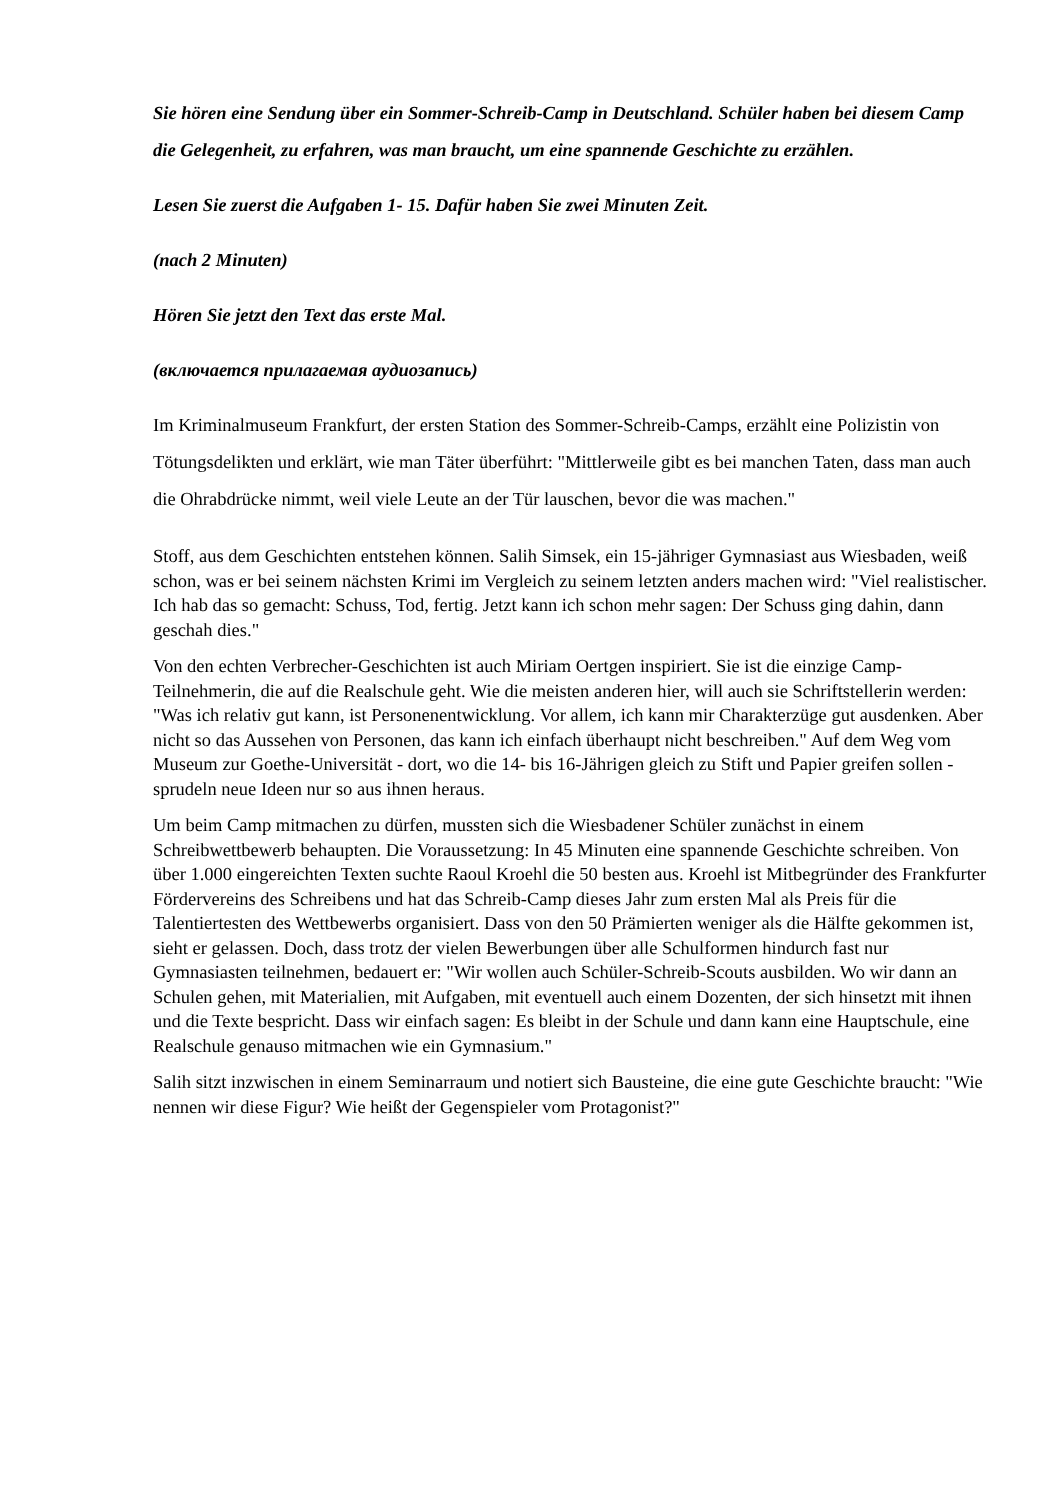Sie hören eine Sendung über ein Sommer-Schreib-Camp in Deutschland. Schüler haben bei diesem Camp die Gelegenheit, zu erfahren, was man braucht, um eine spannende Geschichte zu erzählen.
Lesen Sie zuerst die Aufgaben 1- 15. Dafür haben Sie zwei Minuten Zeit.
(nach 2 Minuten)
Hören Sie jetzt den Text das erste Mal.
(включается прилагаемая аудиозапись)
Im Kriminalmuseum Frankfurt, der ersten Station des Sommer-Schreib-Camps, erzählt eine Polizistin von Tötungsdelikten und erklärt, wie man Täter überführt: "Mittlerweile gibt es bei manchen Taten, dass man auch die Ohrabdrücke nimmt, weil viele Leute an der Tür lauschen, bevor die was machen."
Stoff, aus dem Geschichten entstehen können. Salih Simsek, ein 15-jähriger Gymnasiast aus Wiesbaden, weiß schon, was er bei seinem nächsten Krimi im Vergleich zu seinem letzten anders machen wird: "Viel realistischer. Ich hab das so gemacht: Schuss, Tod, fertig. Jetzt kann ich schon mehr sagen: Der Schuss ging dahin, dann geschah dies."
Von den echten Verbrecher-Geschichten ist auch Miriam Oertgen inspiriert. Sie ist die einzige Camp-Teilnehmerin, die auf die Realschule geht. Wie die meisten anderen hier, will auch sie Schriftstellerin werden: "Was ich relativ gut kann, ist Personenentwicklung. Vor allem, ich kann mir Charakterzüge gut ausdenken. Aber nicht so das Aussehen von Personen, das kann ich einfach überhaupt nicht beschreiben." Auf dem Weg vom Museum zur Goethe-Universität - dort, wo die 14- bis 16-Jährigen gleich zu Stift und Papier greifen sollen - sprudeln neue Ideen nur so aus ihnen heraus.
Um beim Camp mitmachen zu dürfen, mussten sich die Wiesbadener Schüler zunächst in einem Schreibwettbewerb behaupten. Die Voraussetzung: In 45 Minuten eine spannende Geschichte schreiben. Von über 1.000 eingereichten Texten suchte Raoul Kroehl die 50 besten aus. Kroehl ist Mitbegründer des Frankfurter Fördervereins des Schreibens und hat das Schreib-Camp dieses Jahr zum ersten Mal als Preis für die Talentiertesten des Wettbewerbs organisiert. Dass von den 50 Prämierten weniger als die Hälfte gekommen ist, sieht er gelassen. Doch, dass trotz der vielen Bewerbungen über alle Schulformen hindurch fast nur Gymnasiasten teilnehmen, bedauert er: "Wir wollen auch Schüler-Schreib-Scouts ausbilden. Wo wir dann an Schulen gehen, mit Materialien, mit Aufgaben, mit eventuell auch einem Dozenten, der sich hinsetzt mit ihnen und die Texte bespricht. Dass wir einfach sagen: Es bleibt in der Schule und dann kann eine Hauptschule, eine Realschule genauso mitmachen wie ein Gymnasium."
Salih sitzt inzwischen in einem Seminarraum und notiert sich Bausteine, die eine gute Geschichte braucht: "Wie nennen wir diese Figur? Wie heißt der Gegenspieler vom Protagonist?"